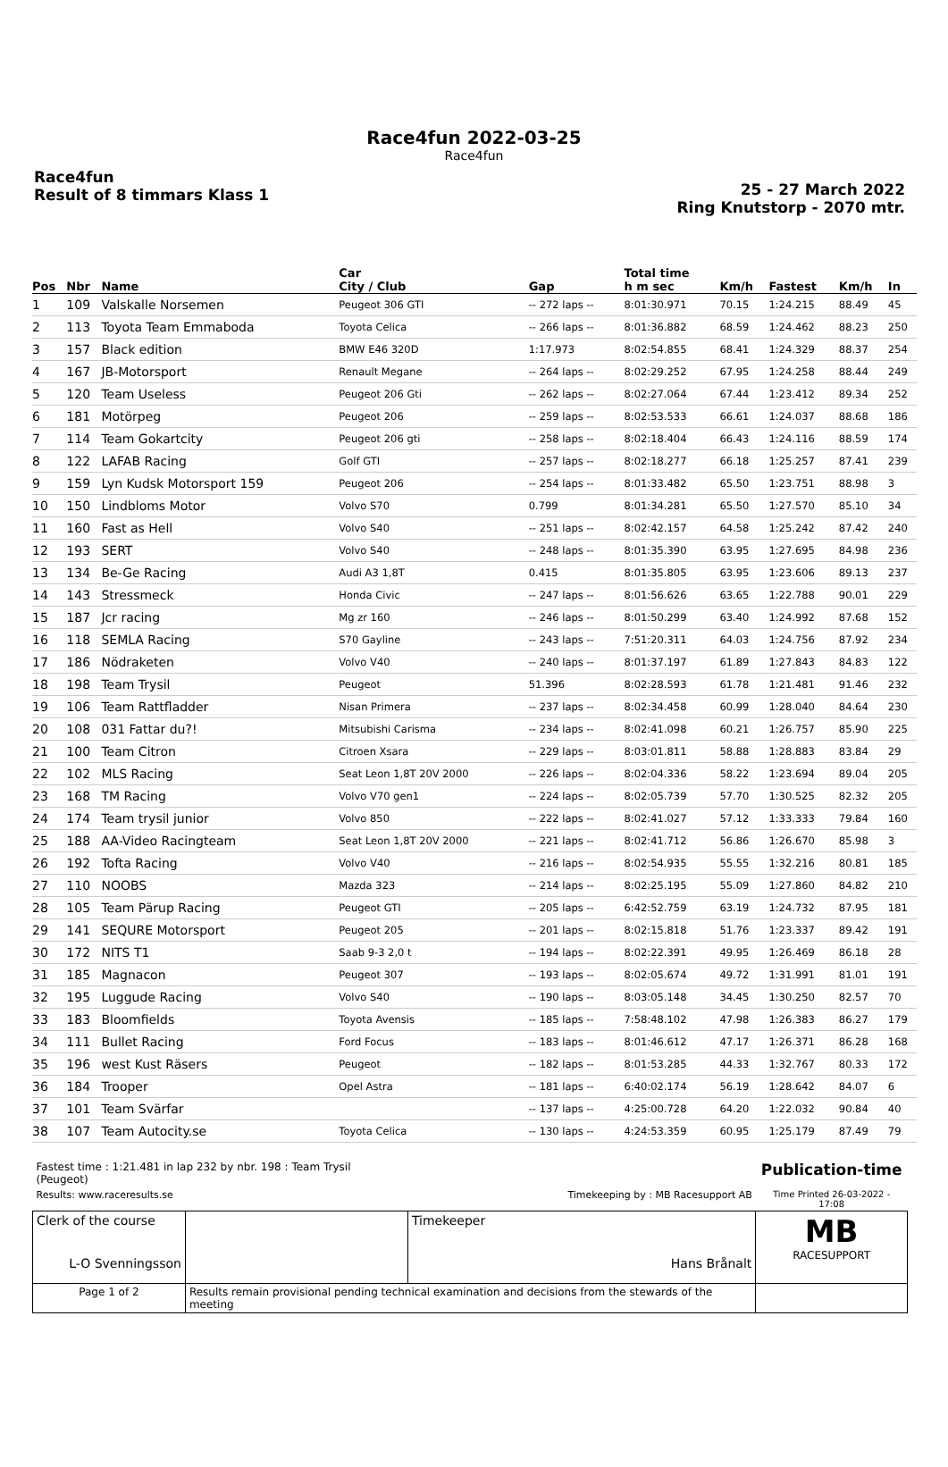Race4fun 2022-03-25
Race4fun
Race4fun
Result of 8 timmars Klass 1
25 - 27 March 2022
Ring Knutstorp - 2070 mtr.
| Pos | Nbr | Name | Car City / Club | Gap | Total time h m sec | Km/h | Fastest | Km/h | In |
| --- | --- | --- | --- | --- | --- | --- | --- | --- | --- |
| 1 | 109 | Valskalle Norsemen | Peugeot 306 GTI | -- 272 laps -- | 8:01:30.971 | 70.15 | 1:24.215 | 88.49 | 45 |
| 2 | 113 | Toyota Team Emmaboda | Toyota Celica | -- 266 laps -- | 8:01:36.882 | 68.59 | 1:24.462 | 88.23 | 250 |
| 3 | 157 | Black edition | BMW E46 320D | 1:17.973 | 8:02:54.855 | 68.41 | 1:24.329 | 88.37 | 254 |
| 4 | 167 | JB-Motorsport | Renault Megane | -- 264 laps -- | 8:02:29.252 | 67.95 | 1:24.258 | 88.44 | 249 |
| 5 | 120 | Team Useless | Peugeot 206 Gti | -- 262 laps -- | 8:02:27.064 | 67.44 | 1:23.412 | 89.34 | 252 |
| 6 | 181 | Motörpeg | Peugeot 206 | -- 259 laps -- | 8:02:53.533 | 66.61 | 1:24.037 | 88.68 | 186 |
| 7 | 114 | Team Gokartcity | Peugeot 206 gti | -- 258 laps -- | 8:02:18.404 | 66.43 | 1:24.116 | 88.59 | 174 |
| 8 | 122 | LAFAB Racing | Golf GTI | -- 257 laps -- | 8:02:18.277 | 66.18 | 1:25.257 | 87.41 | 239 |
| 9 | 159 | Lyn Kudsk Motorsport 159 | Peugeot 206 | -- 254 laps -- | 8:01:33.482 | 65.50 | 1:23.751 | 88.98 | 3 |
| 10 | 150 | Lindbloms Motor | Volvo S70 | 0.799 | 8:01:34.281 | 65.50 | 1:27.570 | 85.10 | 34 |
| 11 | 160 | Fast as Hell | Volvo S40 | -- 251 laps -- | 8:02:42.157 | 64.58 | 1:25.242 | 87.42 | 240 |
| 12 | 193 | SERT | Volvo S40 | -- 248 laps -- | 8:01:35.390 | 63.95 | 1:27.695 | 84.98 | 236 |
| 13 | 134 | Be-Ge Racing | Audi A3 1,8T | 0.415 | 8:01:35.805 | 63.95 | 1:23.606 | 89.13 | 237 |
| 14 | 143 | Stressmeck | Honda Civic | -- 247 laps -- | 8:01:56.626 | 63.65 | 1:22.788 | 90.01 | 229 |
| 15 | 187 | Jcr racing | Mg zr 160 | -- 246 laps -- | 8:01:50.299 | 63.40 | 1:24.992 | 87.68 | 152 |
| 16 | 118 | SEMLA Racing | S70 Gayline | -- 243 laps -- | 7:51:20.311 | 64.03 | 1:24.756 | 87.92 | 234 |
| 17 | 186 | Nödraketen | Volvo V40 | -- 240 laps -- | 8:01:37.197 | 61.89 | 1:27.843 | 84.83 | 122 |
| 18 | 198 | Team Trysil | Peugeot | 51.396 | 8:02:28.593 | 61.78 | 1:21.481 | 91.46 | 232 |
| 19 | 106 | Team Rattfladder | Nisan Primera | -- 237 laps -- | 8:02:34.458 | 60.99 | 1:28.040 | 84.64 | 230 |
| 20 | 108 | 031 Fattar du?! | Mitsubishi Carisma | -- 234 laps -- | 8:02:41.098 | 60.21 | 1:26.757 | 85.90 | 225 |
| 21 | 100 | Team Citron | Citroen Xsara | -- 229 laps -- | 8:03:01.811 | 58.88 | 1:28.883 | 83.84 | 29 |
| 22 | 102 | MLS Racing | Seat Leon 1,8T 20V 2000 | -- 226 laps -- | 8:02:04.336 | 58.22 | 1:23.694 | 89.04 | 205 |
| 23 | 168 | TM Racing | Volvo V70 gen1 | -- 224 laps -- | 8:02:05.739 | 57.70 | 1:30.525 | 82.32 | 205 |
| 24 | 174 | Team trysil junior | Volvo 850 | -- 222 laps -- | 8:02:41.027 | 57.12 | 1:33.333 | 79.84 | 160 |
| 25 | 188 | AA-Video Racingteam | Seat Leon 1,8T 20V 2000 | -- 221 laps -- | 8:02:41.712 | 56.86 | 1:26.670 | 85.98 | 3 |
| 26 | 192 | Tofta Racing | Volvo V40 | -- 216 laps -- | 8:02:54.935 | 55.55 | 1:32.216 | 80.81 | 185 |
| 27 | 110 | NOOBS | Mazda 323 | -- 214 laps -- | 8:02:25.195 | 55.09 | 1:27.860 | 84.82 | 210 |
| 28 | 105 | Team Pärup Racing | Peugeot GTI | -- 205 laps -- | 6:42:52.759 | 63.19 | 1:24.732 | 87.95 | 181 |
| 29 | 141 | SEQURE Motorsport | Peugeot 205 | -- 201 laps -- | 8:02:15.818 | 51.76 | 1:23.337 | 89.42 | 191 |
| 30 | 172 | NITS T1 | Saab 9-3 2,0 t | -- 194 laps -- | 8:02:22.391 | 49.95 | 1:26.469 | 86.18 | 28 |
| 31 | 185 | Magnacon | Peugeot 307 | -- 193 laps -- | 8:02:05.674 | 49.72 | 1:31.991 | 81.01 | 191 |
| 32 | 195 | Luggude Racing | Volvo S40 | -- 190 laps -- | 8:03:05.148 | 34.45 | 1:30.250 | 82.57 | 70 |
| 33 | 183 | Bloomfields | Toyota Avensis | -- 185 laps -- | 7:58:48.102 | 47.98 | 1:26.383 | 86.27 | 179 |
| 34 | 111 | Bullet Racing | Ford Focus | -- 183 laps -- | 8:01:46.612 | 47.17 | 1:26.371 | 86.28 | 168 |
| 35 | 196 | west Kust Räsers | Peugeot | -- 182 laps -- | 8:01:53.285 | 44.33 | 1:32.767 | 80.33 | 172 |
| 36 | 184 | Trooper | Opel Astra | -- 181 laps -- | 6:40:02.174 | 56.19 | 1:28.642 | 84.07 | 6 |
| 37 | 101 | Team Svärfar | | -- 137 laps -- | 4:25:00.728 | 64.20 | 1:22.032 | 90.84 | 40 |
| 38 | 107 | Team Autocity.se | Toyota Celica | -- 130 laps -- | 4:24:53.359 | 60.95 | 1:25.179 | 87.49 | 79 |
| Fastest time : 1:21.481 in lap 232 by nbr. 198 : Team Trysil (Peugeot) | | | | Publication-time |
| Results: www.raceresults.se | | Timekeeping by : MB Racesupport AB | | Time Printed 26-03-2022 - 17:08 |
| Clerk of the course L-O Svenningsson | | Timekeeper Hans Brånalt | | MB RACESUPPORT |
| Page 1 of 2 | Results remain provisional pending technical examination and decisions from the stewards of the meeting | | | |